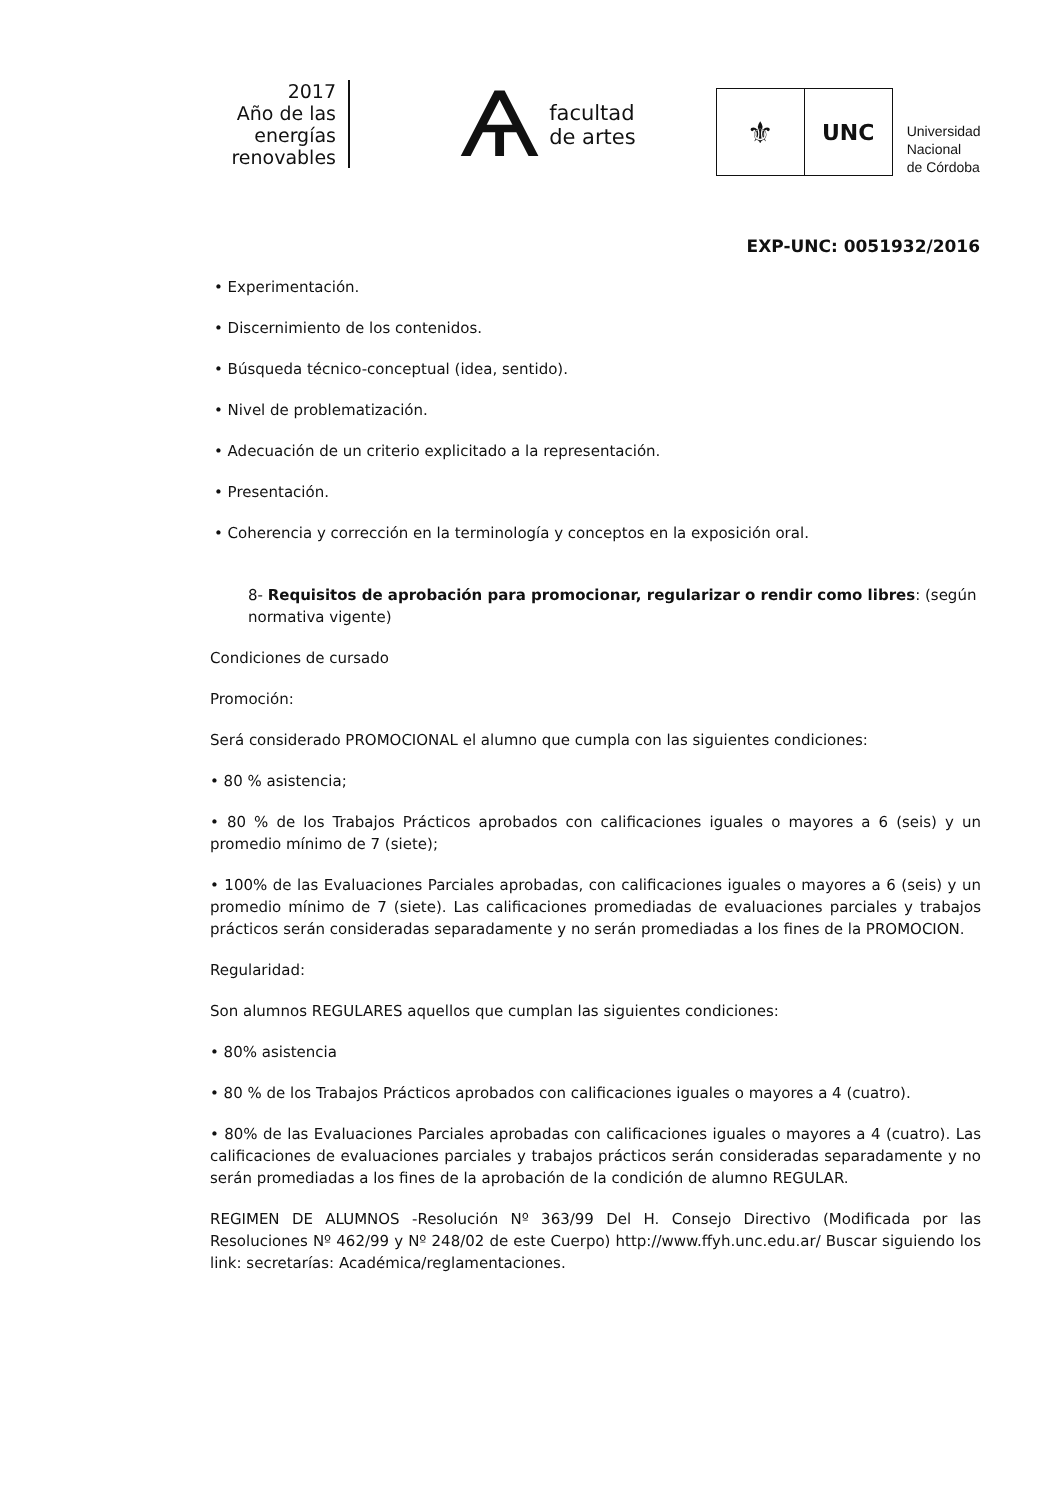2017
Año de las
energías
renovables
Ѧ
facultad
de artes
⚜
UNC
Universidad
Nacional
de Córdoba
EXP-UNC: 0051932/2016
• Experimentación.
• Discernimiento de los contenidos.
• Búsqueda técnico-conceptual (idea, sentido).
• Nivel de problematización.
• Adecuación de un criterio explicitado a la representación.
• Presentación.
• Coherencia y corrección en la terminología y conceptos en la exposición oral.
8- Requisitos de aprobación para promocionar, regularizar o rendir como libres: (según normativa vigente)
Condiciones de cursado
Promoción:
Será considerado PROMOCIONAL el alumno que cumpla con las siguientes condiciones:
• 80 % asistencia;
• 80 % de los Trabajos Prácticos aprobados con calificaciones iguales o mayores a 6 (seis) y un promedio mínimo de 7 (siete);
• 100% de las Evaluaciones Parciales aprobadas, con calificaciones iguales o mayores a 6 (seis) y un promedio mínimo de 7 (siete). Las calificaciones promediadas de evaluaciones parciales y trabajos prácticos serán consideradas separadamente y no serán promediadas a los fines de la PROMOCION.
Regularidad:
Son alumnos REGULARES aquellos que cumplan las siguientes condiciones:
• 80% asistencia
• 80 % de los Trabajos Prácticos aprobados con calificaciones iguales o mayores a 4 (cuatro).
• 80% de las Evaluaciones Parciales aprobadas con calificaciones iguales o mayores a 4 (cuatro). Las calificaciones de evaluaciones parciales y trabajos prácticos serán consideradas separadamente y no serán promediadas a los fines de la aprobación de la condición de alumno REGULAR.
REGIMEN DE ALUMNOS -Resolución Nº 363/99 Del H. Consejo Directivo (Modificada por las Resoluciones Nº 462/99 y Nº 248/02 de este Cuerpo) http://www.ffyh.unc.edu.ar/ Buscar siguiendo los link: secretarías: Académica/reglamentaciones.